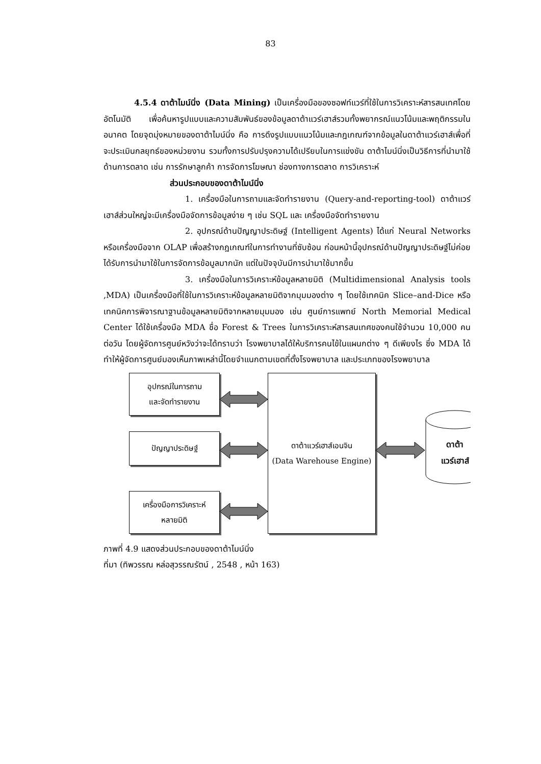83
4.5.4 ดาต้าไมน์นิ่ง (Data Mining) เป็นเครื่องมือของซอฟท์แวร์ที่ใช้ในการวิเคราะห์สารสนเทศโดยอัตโนมัติ เพื่อค้นหารูปแบบและความสัมพันธ์ของข้อมูลดาต้าแวร์เฮาส์รวมทั้งพยากรณ์แนวโน้มและพฤติกรรมในอนาคต โดยจุดมุ่งหมายของดาต้าไมน์นิ่ง คือ การดึงรูปแบบแนวโน้มและกฎเกณฑ์จากข้อมูลในดาต้าแวร์เฮาส์เพื่อที่จะประเมินกลยุทธ์ของหน่วยงาน รวมทั้งการปรับปรุงความได้เปรียบในการแข่งขัน ดาต้าไมน์นิ่งเป็นวิธีการที่นำมาใช้ด้านการตลาด เช่น การรักษาลูกค้า การจัดการโฆษณา ช่องทางการตลาด การวิเคราะห์
ส่วนประกอบของดาต้าไมน์นิ่ง
1. เครื่องมือในการถามและจัดทำรายงาน (Query-and-reporting-tool) ดาต้าแวร์เฮาส์ส่วนใหญ่จะมีเครื่องมือจัดการข้อมูลง่าย ๆ เช่น SQL และ เครื่องมือจัดทำรายงาน
2. อุปกรณ์ด้านปัญญาประดิษฐ์ (Intelligent Agents) ได้แก่ Neural Networks หรือเครื่องมือจาก OLAP เพื่อสร้างกฎเกณฑ์ในการทำงานที่ซับซ้อน ก่อนหน้านี้อุปกรณ์ด้านปัญญาประดิษฐ์ไม่ค่อยได้รับการนำมาใช้ในการจัดการข้อมูลมากนัก แต่ในปัจจุบันมีการนำมาใช้มากขึ้น
3. เครื่องมือในการวิเคราะห์ข้อมูลหลายมิติ (Multidimensional Analysis tools ,MDA) เป็นเครื่องมือที่ใช้ในการวิเคราะห์ข้อมูลหลายมิติจากมุมมองต่าง ๆ โดยใช้เทคนิค Slice–and-Dice หรือเทคนิคการพิจารณาฐานข้อมูลหลายมิติจากหลายมุมมอง เช่น ศูนย์การแพทย์ North Memorial Medical Center ได้ใช้เครื่องมือ MDA ชื่อ Forest & Trees ในการวิเคราะห์สารสนเทศของคนใช้จำนวน 10,000 คนต่อวัน โดยผู้จัดการศูนย์หวังว่าจะได้ทราบว่า โรงพยาบาลได้ให้บริการคนไข้ในแผนกต่าง ๆ ดีเพียงไร ซึ่ง MDA ได้ทำให้ผู้จัดการศูนย์มองเห็นภาพเหล่านี้โดยจำแนกตามเขตที่ตั้งโรงพยาบาล และประเภทของโรงพยาบาล
อุปกรณ์ในการถาม
และจัดทำรายงาน
ปัญญาประดิษฐ์
เครื่องมือการวิเคราะห์
หลายมิติ
ดาต้าแวร์เฮาส์เอนจิน
(Data Warehouse Engine)
ดาต้า
แวร์เฮาส์
ภาพที่ 4.9 แสดงส่วนประกอบของดาต้าไมน์นิ่ง
ที่มา (ทิพวรรณ หล่อสุวรรณรัตน์ , 2548 , หน้า 163)